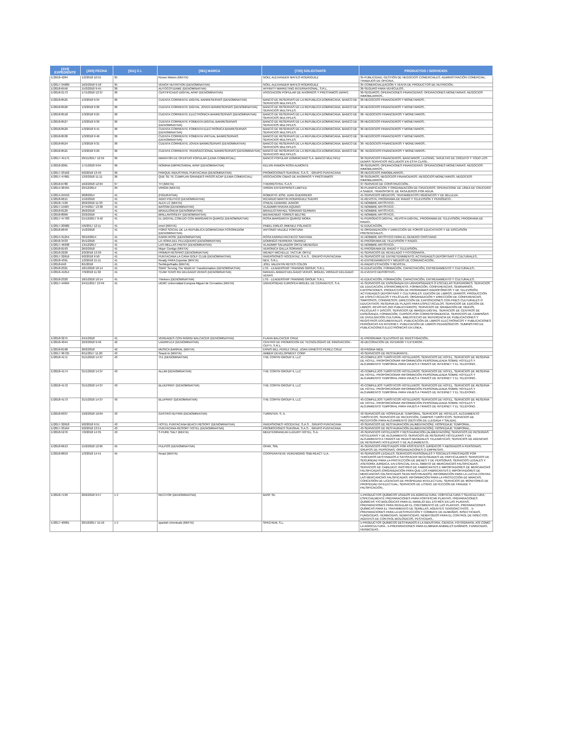| [210] EXPEDIENTE | [220] FECHA | [511] C.I. | [561] MARCA | [730] SOLICITANTE | PRODUCTOS / SERVICIOS |
| --- | --- | --- | --- | --- | --- |
| E/2018-4284 | 1/2/2018 10:55 | 35 | Runov Motors (MIXTA) | NOEL ALEXANDER MATEO RODRIGUEZ | 35-PUBLICIDAD; GESTIÓN DE NEGOCIOS COMERCIALES; ADMINISTRACIÓN COMERCIAL; TRABAJOS DE OFICINA.. |
| E/2017-34689 | 16/2/2018 9:18 | 35 | VENOX NUTRITION (DENOMINATIVA) | NOEL ALEXANDER MATEO RODRIGUEZ | 35-COMERCIALIZACIÓN Y VENTA DE PRODUCTOS DE NUTRICIÓN.. |
| E/2018-6556 | 15/2/2018 9:45 | 36 | AUTOCOTIZAME (DENOMINATIVA) | AFFINITY MARKETING INTERNATIONAL, S.R.L. | 36-SEGURO PARA VEHÍCULOS.. |
| E/2018-2173 | 17/1/2018 12:37 | 36 | CERTIFICADO DIGITAL APAP (DENOMINATIVA) | ASOCIACION POPULAR DE AHORROS Y PRESTAMOS (APAP) | 36-SEGUROS; OPERACIONES FINANCIERAS; OPERACIONES MONETARIAS; NEGOCIOS INMOBILIARIOS.. |
| E/2018-8525 | 1/3/2018 9:34 | 36 | CUENTA CORRIENTE DIGITAL BANRESERVAS (DENOMINATIVA) | BANCO DE RESERVAS DE LA REPUBLICA DOMINICANA, BANCO DE SERVICIOS MULTIPLES. | 36-NEGOCIOS FINANCIEROS Y MONETARIOS.. |
| E/2018-8526 | 1/3/2018 9:36 | 36 | CUENTA CORRIENTE DIGITAL JOVEN BANRESERVAS (DENOMINATIVA) | BANCO DE RESERVAS DE LA REPUBLICA DOMINICANA, BANCO DE SERVICIOS MULTIPLES. | 36-NEGOCIOS FINANCIEROS Y MONETARIOS.. |
| E/2018-8518 | 1/3/2018 9:25 | 36 | CUENTA CORRIENTE ELECTRÓNICA BANRESERVAS (DENOMINATIVA) | BANCO DE RESERVAS DE LA REPUBLICA DOMINICANA, BANCO DE SERVICIOS MULTIPLES. | 36- NEGOCIOS FINANCIEROS Y MONETARIOS.. |
| E/2018-8527 | 1/3/2018 9:39 | 36 | CUENTA CORRIENTE FOMENTA DIGITAL BANRESERVAS (DENOMINATIVA) | BANCO DE RESERVAS DE LA REPUBLICA DOMINICANA, BANCO DE SERVICIOS MULTIPLES. | 36-NEGOCIOS FINANCIEROS Y MONETARIOS.. |
| E/2018-8529 | 1/3/2018 9:41 | 36 | CUENTA CORRIENTE FOMENTA ELECTRÓNICA BANRESERVAS (DENOMINATIVA) | BANCO DE RESERVAS DE LA REPUBLICA DOMINICANA, BANCO DE SERVICIOS MULTIPLES. | 36-NEGOCIOS FINANCIEROS Y MONETARIOS.. |
| E/2018-8530 | 1/3/2018 9:46 | 36 | CUENTA CORRIENTE FOMENTA VIRTUAL BANRESERVAS (DENOMINATIVA) | BANCO DE RESERVAS DE LA REPUBLICA DOMINICANA, BANCO DE SERVICIOS MULTIPLES. | 36-NEGOCIOS FINANCIEROS Y MONETARIOS.. |
| E/2018-8524 | 1/3/2018 9:31 | 36 | CUENTA CORRIENTE JOVEN BANRESERVAS (DENOMINATIVA) | BANCO DE RESERVAS DE LA REPUBLICA DOMINICANA, BANCO DE SERVICIOS MULTIPLES. | 36- NEGOCIOS FINANCIEROS Y MONETARIOS.. |
| E/2018-8521 | 1/3/2018 9:29 | 36 | CUENTA CORRIENTE TRANSACCIONAL BANRESERVAS (DENOMINATIVA) | BANCO DE RESERVAS DE LA REPUBLICA DOMINICANA, BANCO DE SERVICIOS MULTIPLES. | 36- NEGOCIOS FINANCIEROS Y MONETARIOS.. |
| E/2017-45175 | 29/11/2017 12:59 | 36 | MARATON DE OFERTAS POPULAR (LEMA COMERCIAL) | BANCO POPULAR DOMINICANO S.A- BANCO MULTIPLE | 36-SERVICIOS FINANCIEROS, BANCARIOS, LEASING, TARJETAS DE CRÉDITO Y TODO LOS DEMÁS SERVICIOS INCLUIDOS EN ESTA CLASE.. |
| E/2018-2061 | 17/1/2018 9:04 | 36 | NOMINA EMPRESARIAL APAP (DENOMINATIVA) | KELVIN RAMON ROSA ALMONTE | 36-SEGUROS; OPERACIONES FINANCIERAS; OPERACIONES MONETARIAS; NEGOCIOS INMOBILIARIOS.. |
| E/2017-33162 | 9/2/2018 13:49 | 36 | PARQUE INDUSTRIAL PUNTACANA (DENOMINATIVA) | PROMOCIONES SUKONAI, S.A.S. , GRUPO PUNTACANA | 36-NEGOCIOS INMOBILIARIOS.. |
| E/2017-47681 | 13/2/2018 11:11 | 36 | QUE SE TE CUMPLAN GRANDES PASOS ACAP (LEMA COMERCIAL) | ASOCIACION CIBAO DE AHORROS Y PRÉSTAMOS | 36-SEGUROS, NEGOCIOS FINANCIEROS, NEGOCIOS MONETARIOS, NEGOCIOS INMOBILIARIOS.. |
| E/2018-6780 | 16/2/2018 12:04 | 37 | TH (MIXTA) | THERRESTRA, S.A.S | 37-SERVICIO DE CONSTRUCCIÓN.. |
| E/2014-36455 | 23/12/2014 | 39 | VIRGIN (MIXTA) | VIRGIN ENTERPRISES LIMITED | 39-PLANIFICACIÓN Y ORGANIZACIÓN DE CRUCEROS; OPERACIONE DE LÍNEA DE CRUCERO A SABER, TRANSPORTE DE PASAJEROS POR AGUA. |
| E/2014-24559 | 26/8/2014 | 41 | (FIGURATIVA) | ROBERTO JOSE JUAN GUERRERO | 41-SERVICIOS MÉDICOS, TRATAMIENTOS HIGIÉNICOS Y DE BELLEZA. |
| E/2018-6615 | 15/2/2018 | 41 | AGIO POLITICO (DENOMINATIVA) | RICARDO MARTIN RODRIGUEZ SUERO | 41-REVISTA, PROGRAMA DE RADIO Y TELEVISIÓN Y PERIÓDICO.. |
| E/2018-7199 | 20/2/2018 11:33 | 41 | ALEX LC (MIXTA) | O'NEAL EDWARD JUNIOR | 41-NOMBRE ARTÍSTICO.. |
| E/2017-15607 | 27/4/2017 13:30 | 41 | BASSIM (DENOMINATIVA) | VLADIMIR RIVERA AQUINO | 41-NOMBRE ARTÍSTICO. . |
| E/2018-8129 | 26/2/2018 | 41 | BRAULIONEW (DENOMINATIVA) | BRAULIO RAFAEL SORIANO GERMAN | 41-NOMBRE ARTÍSTICO.. |
| E/2018-8009 | 23/2/2018 | 41 | BRILLAVISISEXY (DENOMINATIVA) | BIENVENIDO TORRES BELTRE | 41-NOMBRE ARTÍSTICO.. |
| E/2017-47783 | 21/12/2017 9:42 | 41 | EL DIGITAL.COM.DO CON MARGARITA QUIROZ (DENOMINATIVA) | ROSA MARGARITA QUIROZ MORA | 41-PERIÓDICO DIGITAL, REVISTA DIGITAL, PROGRAMA DE TELEVISIÓN, PROGRAMA DE RADIO.. |
| E/2017-20982 | 5/6/2017 12:11 | 41 | emet (MIXTA) | PABEL EMILIO JIMENEZ POLANCO | 41-EDUCACIÓN.. |
| E/2018-6649 | 15/2/2018 | 41 | FORO SOCIAL DE LA REPUBLICA DOMINICANA FOSOREDOM (DENOMINATIVA) | ANTONIO VALDEZ FORTUNA | 41-ORGANIZACIÓN Y DIRECCIÓN DE FOROS EDUCATIVOS Y DE DISCUSIÓN PRESENCIALES.. |
| E/2014-31254 | 30/10/2014 | 41 | KARIN ROSE (DENOMINATIVA) | ROSA KARINA PACHECO SANTANA | 41-NOMBRE ARTÍSTICO PARA EL GENERO CRISTIANO. |
| E/2018-3433 | 25/1/2018 | 41 | LA HORA DEL PELUQUERO (DENOMINATIVA) | DOMINGO HERRERA TAVAREZ | 41-PROGRAMA DE TELEVISIÓN Y RADIO.. |
| E/2017-46938 | 13/12/2017 | 41 | LAS MELLAS FRESH (DENOMINATIVA) | VLADIMIR SALVADOR ORTIZ MENDOZA | 41-NOMBRE ARTÍSTICO.. |
| E/2018-8193 | 26/2/2018 | 41 | Mujer Contigo (MIXTA) | VERONICA GALLA SORIANO | 41-PROGRAMA DE RADIO Y TELEVISIÓN.. |
| E/2018-2226 | 2/2/2018 13:39 | 41 | PRIMER RESPIRO (DENOMINATIVA) | WENDY MICHELLE TACTUK ORTIZ | 41-SERVICIOS DE REVELADO Y FOTOGRAFÍA.. |
| E/2017-32616 | 9/2/2018 9:50 | 41 | PUNTACANA LA CANA GOLF CLUB (DENOMINATIVA) | INVERSIONES HOCENTAZ, S.A.S. , GRUPO PUNTACANA | 41-SERVICIOS DE ENTRETENIMIENTO; ACTIVIDADES DEPORTIVAS Y CULTURALES.. |
| E/2018-4391 | 1/2/2018 15:11 | 41 | Ready PARA Exportar (MIXTA) | NEX, S.R.L. | 41-ENTRENAMIENTO Y MEDIOS DE COMUNICACIÓN.. |
| E/2018-640 | 8/1/2018 | 41 | SerMejorRadio (MIXTA) | JOEL VALENTIN REYES COLON | 41-RADIO ESTACIÓN Y REVISTA.. |
| E/2018-2321 | 18/1/2018 10:14 | 41 | SWAT Serving The World AT Transformation (DENOMINATIVA) | LTG - LEADERSHIP TRAINING GROUP, S.R.L. | 41-EDUCACIÓN, FORMACIÓN, CAPACITACIÓN, ENTRENAMIENTO Y CULTURALES.. |
| E/2016-41014 | 7/3/2018 11:32 | 41 | TEAM TENIS RD DELGADO VERAS (DENOMINATIVA) | MANUEL AMADO DELGADO VERAS, MIGUEL VIRGILIO DELGADO VERAS | 41-EVENTO DEPORTIVO.. |
| E/2018-2320 | 18/1/2018 10:14 | 41 | Thinkers (DENOMINATIVA) | LTG - LEADERSHIP TRAINING GROUP, S.R.L. | 41-EDUCACIÓN, FORMACIÓN, CAPACITACIÓN, ENTRENAMIENTO Y CULTURALES. . |
| E/2017-44694 | 24/11/2017 13:49 | 41 | UEMC Universidad Europea Miguel de Cervantes (MIXTA) | UNIVERSIDAD EUROPEA MIGUEL DE CERVANTES, S.A. | 41-SERVICIOS DE ENSEÑANZA EN UNIVERSIDADES O ESCUELAS SUPERIORES. SERVICIOS DE EDUCACIÓN, ESPARCIMIENTO, FORMACIÓN, CONFERENCIAS, SEMINARIOS, EXPOSICIONES, PRODUCCIÓN DE PROGRAMAS RADIOFÓNICOS Y DE TELEVISIÓN; ACTIVIDADES DEPORTIVAS Y CULTURALES; EDICIÓN DE LIBROS, DIARIOS; PRODUCCIÓN DE ESPECTÁCULOS Y PELÍCULAS; ORGANIZACIÓN Y DIRECCIÓN DE CONFERENCIAS, SIMPOSIOS, CONGRESOS; DIRECCIÓN DE EXPOSICIONES CON FINES CULTURALES O EDUCATIVOS; RESERVA DE PLAZAS PARA ESPECTÁCULOS. SERVICIOS DE EDICIÓN DE LIBROS, REVISTAS (NO PUBLICITARIOS). SERVICIOS DE GRABACIÓN DE VIDEOS, PELÍCULAS Y DISCOS. SERVICIOS DE IMAGEN DIGITAL. SERVICIOS DE CENTROS DE ENSEÑANZA, FORMACIÓN, CURSOS POR CORRESPONDENCIA, SERVICIOS DE CAMPAÑAS DE DIVULGACIÓN CULTURAL. BIBLIOTECAS DE REFERENCIA DE PUBLICACIONES Y REGISTROS DOCUMENTALES. PUBLICACIÓN DE LIBROS ELECTRÓNICOS Y PUBLICACIONES PERIÓDICAS EN INTERNET. PUBLICACIÓN DE LIBROS PEDAGÓGICOS. SUMINISTRO DE PUBLICACIONES ELECTRÓNICAS EN LÍNEA.. |
| E/2018-3275 | 24/1/2018 | 41 | VERDADES CON INGRID BALCACER (DENOMINATIVA) | FLAVIA BALCACER CRUZ | 41-PROGRAMA TELEVISIVO DE INVESTIGACIÓN.. |
| E/2018-4044 | 22/2/2018 9:46 | 42 | LADRIFLEX (DENOMINATIVA) | CENTRO DE PROMOCION DE TECNOLOGIAS DE INNOVACION - CEPTI, S.R.L. | 42-DECORACIÓN DE INTERIOR Y EXTERIOR.. |
| E/2018-8198 | 26/2/2018 | 42 | MUSICA BARRIAL (MIXTA) | ERNIS BILL PEREZ CRUZ, JOAN ERNESTO PEREZ CRUZ | 42-PÁGINA WEB.. |
| E/2017-36725 | 8/11/2017 11:20 | 43 | Snack-In (MIXTA) | AMBER DEVELOPMENT CORP | 43-SERVICIOS DE RESTAURANTE.. |
| E/2018-4171 | 31/1/2018 14:37 | 43 | 751 (DENOMINATIVA) | THE CORYN GROUP II, LLC | 43-COMPLEJOS TURÍSTICOS HOTELEROS; SERVICIOS DE HOTEL, SERVICIOS DE RESERVA DE HOTEL; PROPORCIONAR INFORMACIÓN PERSONALIZADA SOBRE HOTELES Y ALOJAMIENTO TEMPORAL PARA VIAJES A TRAVÉS DE INTERNET Y EL TELÉFONO. . |
| E/2018-4174 | 31/1/2018 14:37 | 43 | ALLMI (DENOMINATIVA) | THE CORYN GROUP II, LLC | 43-COMPLEJOS TURÍSTICOS HOTELEROS; SERVICIOS DE HOTEL, SERVICIOS DE RESERVA DE HOTEL; PROPORCIONAR INFORMACIÓN PERSONALIZADA SOBRE HOTELES Y ALOJAMIENTO TEMPORAL PARA VIAJES A TRAVÉS DE INTERNET Y EL TELÉFONO.. |
| E/2018-4172 | 31/1/2018 14:37 | 43 | BLUEPRINT (DENOMINATIVA) | THE CORYN GROUP II, LLC | 43-COMPLEJOS TURÍSTICOS HOTELEROS; SERVICIOS DE HOTEL, SERVICIOS DE RESERVA DE HOTEL; PROPORCIONAR INFORMACIÓN PERSONALIZADA SOBRE HOTELES Y ALOJAMIENTO TEMPORAL PARA VIAJES A TRAVÉS DE INTERNET Y EL TELÉFONO. . |
| E/2018-4173 | 31/1/2018 14:37 | 43 | BLUPRINT (DENOMINATIVA) | THE CORYN GROUP II, LLC | 43-COMPLEJOS TURÍSTICOS HOTELEROS; SERVICIOS DE HOTEL, SERVICIOS DE RESERVA DE HOTEL; PROPORCIONAR INFORMACIÓN PERSONALIZADA SOBRE HOTELES Y ALOJAMIENTO TEMPORAL PARA VIAJES A TRAVÉS DE INTERNET Y EL TELÉFONO. . |
| E/2018-6937 | 19/2/2018 10:04 | 43 | GASTRO NUTRIN (DENOMINATIVA) | TURINTER, S. A. | 43-SERVICIOS DE HOSPEDAJE TEMPORAL, SERVICIOS DE HOTELES, ALOJAMIENTO TURÍSTICOS, SERVICIOS DE RECEPCIÓN, CAMPINS TURÍSTICOS, SERVICIOS DE RECEPCIÓN PARA ALOJAMIENTO (GESTIÓN DE LLEGADA Y SALIDA).. |
| E/2017-32618 | 9/2/2018 9:51 | 43 | HOTEL PUNTACANA BEACH RESORT (DENOMINATIVA) | INVERSIONES HOCENTAZ, S.A.S. , GRUPO PUNTACANA | 43-SERVICIOS DE RESTAURACIÓN (ALIMENTACIÓN); HOSPEDAJE TEMPORAL.. |
| E/2017-33164 | 9/2/2018 13:51 | 43 | PUNTACANA RESORT HOTEL (DENOMINATIVA) | PROMOCIONES SUKONAI, S.A.S. , GRUPO PUNTACANA | 43-SERVICIOS DE RESTAURACIÓN (ALIMENTACIÓN); HOSPEDAJE TEMPORAL.. |
| E/2018-5276 | 7/2/2018 14:35 | 43 | S PURE SALT (MIXTA) | MEDITERRANEAN LUXURY HOTEL, S.A. | 43-SERVICIOS HOTELEROS Y RESTAURACIÓN (ALIMENTACIÓN); SERVICIOS DE RESERVAS HOTELERAS Y DE ALOJAMIENTO; SERVICIOS DE RESERVAS HOTELERAS Y DE ALOJAMIENTO A TRAVÉS DE REDES MUNDIALES TELEMÁTICAS; SERVICIOS DE AGENCIAS DE RESERVAS HOTELERAS Y DE ALOJAMIENTO.. |
| E/2018-6613 | 15/2/2018 12:05 | 45 | PULPOS (DENOMINATIVA) | OFAR, SRL | 45-SERVICIOS PRESTADOS POR ASISTENTES JURÍDICOS Y ABOGADOS A PERSONAS, GRUPOS DE PERSONAS, ORGANIZACIONES O EMPRESAS.. |
| E/2018-8653 | 1/3/2018 14:41 | 45 | React (MIXTA) | COOPERATIEVE VERENIGING SNB-REACT U.A. | 45-SERVICIOS LEGALES; SERVICIOS PERSONALES Y SOCIALES PRESTADOS POR TERCEROS DESTINADOS A SATISFACER NECESIDADES DE PARTICULARES; SERVICIOS DE SEGURIDAD PARA LA PROTECCIÓN DE BIENES Y DE PERSONAS; SERVICIOS LEGALES Y ASESORÍA JURÍDICA, EN ESPECIAL EN EL ÁMBITO DE MERCANCÍAS FALSIFICADAS; SERVICIOS DE CABILDEO; RASTREO DE FABRICANTES E IMPORTADORES DE MERCANCÍAS FALSIFICADAS (ORGANIZACIÓN PARA QUE LOS FABRICANTES E IMPORTADORES DE MERCANCÍAS FALSIFICADAS SEAN RASTREADOS); INFORMACIÓN PARA LA LUCHA CONTRA LAS MERCANCÍAS FALSIFICADAS; INFORMACIÓN PARA LA PROTECCIÓN DE MARCAS; CONCESIÓN DE LICENCIAS DE PROPIEDAD INTELECTUAL; SERVICIOS DE MONITOREO DE PROPIEDAD INTELECTUAL; SERVICIOS DE LITIGIO; DETECCIÓN DE FRAUDE Y FALSIFICACIÓN.. |
| E/2018-7139 | 20/2/2018 9:57 | 1 5 | RECITOR (DENOMINATIVA) | BASF SE | 1-PRODUCTOS QUÍMICOS USADOS EN AGRICULTURA, HORTICULTURA Y SILVICULTURA; ESPECIALMENTE PREPARACIONES PARA FORTIFICAR PLANTAS, PREPARACIONES QUÍMICAS Y/O BIOLÓGICAS PARA EL MANEJO DEL ESTRÉS EN LAS PLANTAS, PREPARACIONES PARA REGULAR EL CRECIMIENTO DE LAS PLANTAS, PREPARACIONES QUÍMICAS PARA EL TRATAMIENTO DE SEMILLAS, AGENTES TENSIOACTIVOS. . 5-PREPARACIONES PARA LA DESTRUCCIÓN Y COMBATE DE ALIMAÑAS, INSECTICIDAS, FUNGICIDAS, HERBICIDAS, NEMATICIDAS, NEMATODOS PARA EL CONTROL DE INSECTOS, AGENTES DE CONTROL BIOLÓGICOS, PESTICIDAS.. |
| E/2017-40001 | 20/10/2017 15:16 | 1 5 | spanish chemicals (MIXTA) | SPACHEM, S.L. | 1-PRODUCTOS QUÍMICOS DESTINADOS A LA INDUSTRIA, CIENCIA, FOTOGRAFÍA, ASÍ COMO LA AGRICULTURA.. 5-PREPARACIONES PARA ELIMINAR ANIMALES DAÑINOS, FUNGICIDAS, HERBICIDAS.. |